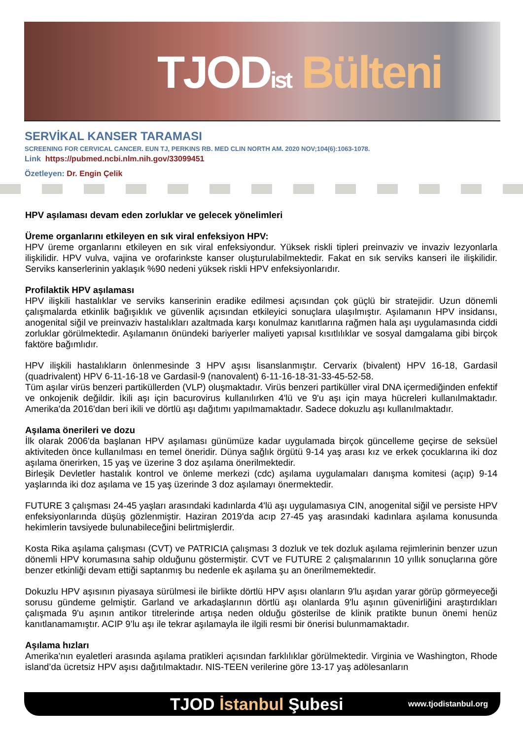TJOD ist Bülteni
SERVİKAL KANSER TARAMASI
SCREENING FOR CERVICAL CANCER. EUN TJ, PERKINS RB. MED CLIN NORTH AM. 2020 NOV;104(6):1063-1078.
Link https://pubmed.ncbi.nlm.nih.gov/33099451
Özetleyen: Dr. Engin Çelik
HPV aşılaması devam eden zorluklar ve gelecek yönelimleri
Üreme organlarını etkileyen en sık viral enfeksiyon HPV:
HPV üreme organlarını etkileyen en sık viral enfeksiyondur. Yüksek riskli tipleri preinvaziv ve invaziv lezyonlarla ilişkilidir. HPV vulva, vajina ve orofarinkste kanser oluşturulabilmektedir. Fakat en sık serviks kanseri ile ilişkilidir. Serviks kanserlerinin yaklaşık %90 nedeni yüksek riskli HPV enfeksiyonlarıdır.
Profilaktik HPV aşılaması
HPV ilişkili hastalıklar ve serviks kanserinin eradike edilmesi açısından çok güçlü bir stratejidir. Uzun dönemli çalışmalarda etkinlik bağışıklık ve güvenlik açısından etkileyici sonuçlara ulaşılmıştır. Aşılamanın HPV insidansı, anogenital siğil ve preinvaziv hastalıkları azaltmada karşı konulmaz kanıtlarına rağmen hala aşı uygulamasında ciddi zorluklar görülmektedir. Aşılamanın önündeki bariyerler maliyeti yapısal kısıtlılıklar ve sosyal damgalama gibi birçok faktöre bağımlıdır.
HPV ilişkili hastalıkların önlenmesinde 3 HPV aşısı lisanslanmıştır. Cervarix (bivalent) HPV 16-18, Gardasil (quadrivalent) HPV 6-11-16-18 ve Gardasil-9 (nanovalent) 6-11-16-18-31-33-45-52-58.
Tüm aşılar virüs benzeri partiküllerden (VLP) oluşmaktadır. Virüs benzeri partiküller viral DNA içermediğinden enfektif ve onkojenik değildir. İkili aşı için bacurovirus kullanılırken 4'lü ve 9'u aşı için maya hücreleri kullanılmaktadır. Amerika'da 2016'dan beri ikili ve dörtlü aşı dağıtımı yapılmamaktadır. Sadece dokuzlu aşı kullanılmaktadır.
Aşılama önerileri ve dozu
İlk olarak 2006'da başlanan HPV aşılaması günümüze kadar uygulamada birçok güncelleme geçirse de seksüel aktiviteden önce kullanılması en temel öneridir. Dünya sağlık örgütü 9-14 yaş arası kız ve erkek çocuklarına iki doz aşılama önerirken, 15 yaş ve üzerine 3 doz aşılama önerilmektedir.
Birleşik Devletler hastalık kontrol ve önleme merkezi (cdc) aşılama uygulamaları danışma komitesi (açıp) 9-14 yaşlarında iki doz aşılama ve 15 yaş üzerinde 3 doz aşılamayı önermektedir.
FUTURE 3 çalışması 24-45 yaşları arasındaki kadınlarda 4'lü aşı uygulamasıya CIN, anogenital siğil ve persiste HPV enfeksiyonlarında düşüş gözlenmiştir. Haziran 2019'da acıp 27-45 yaş arasındaki kadınlara aşılama konusunda hekimlerin tavsiyede bulunabileceğini belirtmişlerdir.
Kosta Rika aşılama çalışması (CVT) ve PATRICIA çalışması 3 dozluk ve tek dozluk aşılama rejimlerinin benzer uzun dönemli HPV korumasına sahip olduğunu göstermiştir. CVT ve FUTURE 2 çalışmalarının 10 yıllık sonuçlarına göre benzer etkinliği devam ettiği saptanmış bu nedenle ek aşılama şu an önerilmemektedir.
Dokuzlu HPV aşısının piyasaya sürülmesi ile birlikte dörtlü HPV aşısı olanların 9'lu aşıdan yarar görüp görmeyeceği sorusu gündeme gelmiştir. Garland ve arkadaşlarının dörtlü aşı olanlarda 9'lu aşının güvenirliğini araştırdıkları çalışmada 9'u aşının antikor titrelerinde artışa neden olduğu gösterilse de klinik pratikte bunun önemi henüz kanıtlanamamıştır. ACIP 9’lu aşı ile tekrar aşılamayla ile ilgili resmi bir önerisi bulunmamaktadır.
Aşılama hızları
Amerika'nın eyaletleri arasında aşılama pratikleri açısından farklılıklar görülmektedir. Virginia ve Washington, Rhode island’da ücretsiz HPV aşısı dağıtılmaktadır. NIS-TEEN verilerine göre 13-17 yaş adölesanların
TJOD İstanbul Şubesi www.tjodistanbul.org